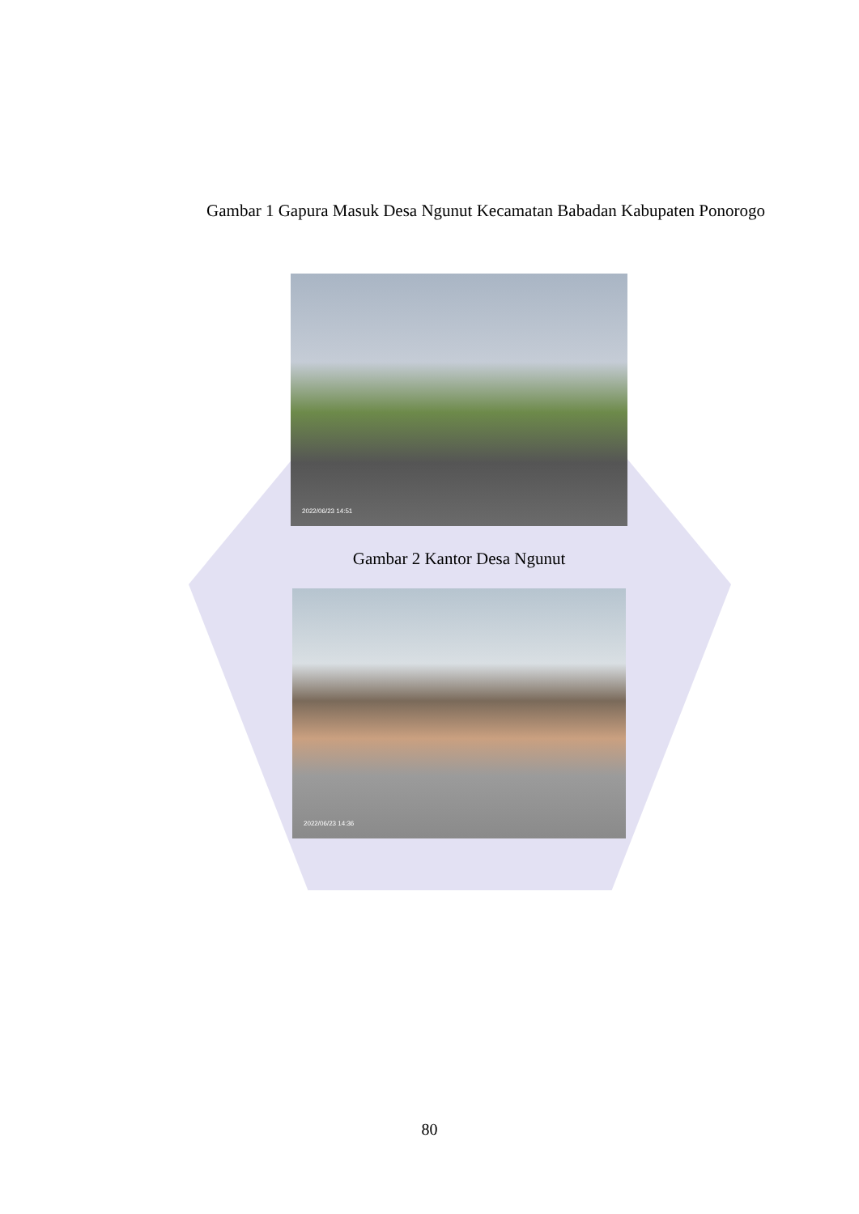Gambar 1 Gapura Masuk Desa Ngunut Kecamatan Babadan Kabupaten Ponorogo
2022/06/23 14:51
Gambar 2 Kantor Desa Ngunut
2022/06/23 14:36
80